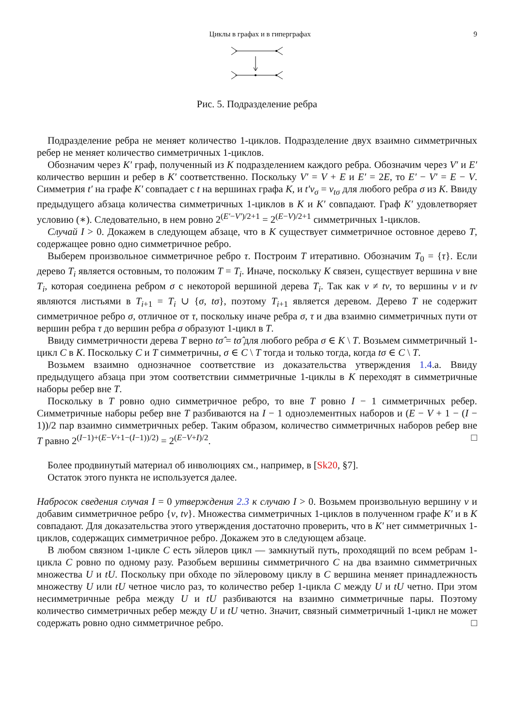Циклы в графах и в гиперграфах 9
Рис. 5. Подразделение ребра
Подразделение ребра не меняет количество 1-циклов. Подразделение двух взаимно симметричных ребер не меняет количество симметричных 1-циклов.
Обозначим через K′ граф, полученный из K подразделением каждого ребра. Обозначим через V′ и E′ количество вершин и ребер в K′ соответственно. Поскольку V′ = V + E и E′ = 2E, то E′ − V′ = E − V. Симметрия t′ на графе K′ совпадает с t на вершинах графа K, и t′v<sub>σ</sub> = v<sub>tσ</sub> для любого ребра σ из K. Ввиду предыдущего абзаца количества симметричных 1-циклов в K и K′ совпадают. Граф K′ удовлетворяет условию (∗). Следовательно, в нем ровно 2<sup>(E′−V′)/2+1</sup> = 2<sup>(E−V)/2+1</sup> симметричных 1-циклов.
Случай I > 0. Докажем в следующем абзаце, что в K существует симметричное остовное дерево T, содержащее ровно одно симметричное ребро.
Выберем произвольное симметричное ребро τ. Построим T итеративно. Обозначим T<sub>0</sub> = {τ}. Если дерево T<sub>i</sub> является остовным, то положим T = T<sub>i</sub>. Иначе, поскольку K связен, существует вершина v вне T<sub>i</sub>, которая соединена ребром σ с некоторой вершиной дерева T<sub>i</sub>. Так как v ≠ tv, то вершины v и tv являются листьями в T<sub>i+1</sub> = T<sub>i</sub> ∪ {σ, tσ}, поэтому T<sub>i+1</sub> является деревом. Дерево T не содержит симметричное ребро σ, отличное от τ, поскольку иначе ребра σ, τ и два взаимно симметричных пути от вершин ребра τ до вершин ребра σ образуют 1-цикл в T.
Ввиду симметричности дерева T верно tσ̂ = tσ̂ для любого ребра σ ∈ K \ T. Возьмем симметричный 1-цикл C в K. Поскольку C и T симметричны, σ ∈ C \ T тогда и только тогда, когда tσ ∈ C \ T.
Возьмем взаимно однозначное соответствие из доказательства утверждения 1.4.a. Ввиду предыдущего абзаца при этом соответствии симметричные 1-циклы в K переходят в симметричные наборы ребер вне T.
Поскольку в T ровно одно симметричное ребро, то вне T ровно I − 1 симметричных ребер. Симметричные наборы ребер вне T разбиваются на I − 1 одноэлементных наборов и (E − V + 1 − (I − 1))/2 пар взаимно симметричных ребер. Таким образом, количество симметричных наборов ребер вне T равно 2<sup>(I−1)+(E−V+1−(I−1))/2)</sup> = 2<sup>(E−V+I)/2</sup>. □
Более продвинутый материал об инволюциях см., например, в [Sk20, §7].
Остаток этого пункта не используется далее.
Набросок сведения случая I = 0 утверждения 2.3 к случаю I > 0. Возьмем произвольную вершину v и добавим симметричное ребро {v, tv}. Множества симметричных 1-циклов в полученном графе K′ и в K совпадают. Для доказательства этого утверждения достаточно проверить, что в K′ нет симметричных 1-циклов, содержащих симметричное ребро. Докажем это в следующем абзаце.
В любом связном 1-цикле C есть эйлеров цикл — замкнутый путь, проходящий по всем ребрам 1-цикла C ровно по одному разу. Разобьем вершины симметричного C на два взаимно симметричных множества U и tU. Поскольку при обходе по эйлеровому циклу в C вершина меняет принадлежность множеству U или tU четное число раз, то количество ребер 1-цикла C между U и tU четно. При этом несимметричные ребра между U и tU разбиваются на взаимно симметричные пары. Поэтому количество симметричных ребер между U и tU четно. Значит, связный симметричный 1-цикл не может содержать ровно одно симметричное ребро. □